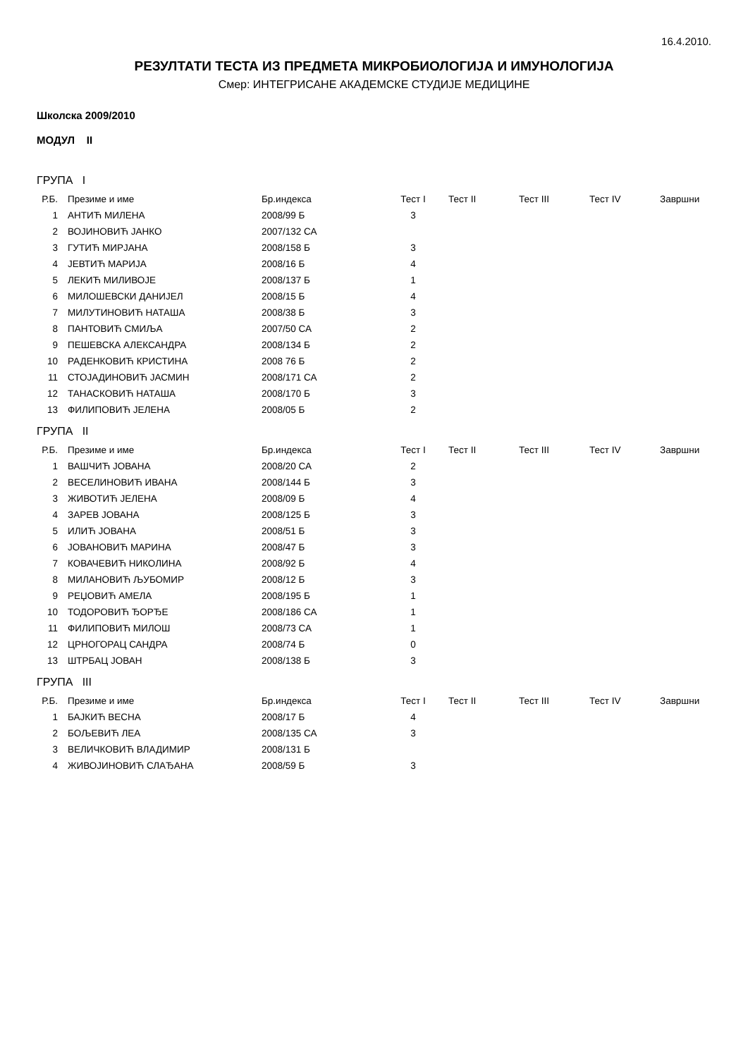16.4.2010.
РЕЗУЛТАТИ ТЕСТА ИЗ ПРЕДМЕТА МИКРОБИОЛОГИЈА И ИМУНОЛОГИЈА
Смер: ИНТЕГРИСАНЕ АКАДЕМСКЕ СТУДИЈЕ МЕДИЦИНЕ
Школска 2009/2010
МОДУЛ II
ГРУПА I
| Р.Б. | Презиме и име | Бр.индекса | Тест I | Тест II | Тест III | Тест IV | Завршни |
| --- | --- | --- | --- | --- | --- | --- | --- |
| 1 | АНТИЋ МИЛЕНА | 2008/99 Б | 3 | | | | |
| 2 | ВОЈИНОВИЋ ЈАНКО | 2007/132 СА | | | | | |
| 3 | ГУТИЋ МИРЈАНА | 2008/158 Б | 3 | | | | |
| 4 | ЈЕВТИЋ МАРИЈА | 2008/16 Б | 4 | | | | |
| 5 | ЛЕКИЋ МИЛИВОЈЕ | 2008/137 Б | 1 | | | | |
| 6 | МИЛОШЕВСКИ ДАНИЈЕЛ | 2008/15 Б | 4 | | | | |
| 7 | МИЛУТИНОВИЋ НАТАША | 2008/38 Б | 3 | | | | |
| 8 | ПАНТОВИЋ СМИЉА | 2007/50 СА | 2 | | | | |
| 9 | ПЕШЕВСКА АЛЕКСАНДРА | 2008/134 Б | 2 | | | | |
| 10 | РАДЕНКОВИЋ КРИСТИНА | 2008 76 Б | 2 | | | | |
| 11 | СТОЈАДИНОВИЋ ЈАСМИН | 2008/171 СА | 2 | | | | |
| 12 | ТАНАСКОВИЋ НАТАША | 2008/170 Б | 3 | | | | |
| 13 | ФИЛИПОВИЋ ЈЕЛЕНА | 2008/05 Б | 2 | | | | |
ГРУПА II
| Р.Б. | Презиме и име | Бр.индекса | Тест I | Тест II | Тест III | Тест IV | Завршни |
| --- | --- | --- | --- | --- | --- | --- | --- |
| 1 | ВАШЧИЋ ЈОВАНА | 2008/20 СА | 2 | | | | |
| 2 | ВЕСЕЛИНОВИЋ ИВАНА | 2008/144 Б | 3 | | | | |
| 3 | ЖИВОТИЋ ЈЕЛЕНА | 2008/09 Б | 4 | | | | |
| 4 | ЗАРЕВ ЈОВАНА | 2008/125 Б | 3 | | | | |
| 5 | ИЛИЋ ЈОВАНА | 2008/51 Б | 3 | | | | |
| 6 | ЈОВАНОВИЋ МАРИНА | 2008/47 Б | 3 | | | | |
| 7 | КОВАЧЕВИЋ НИКОЛИНА | 2008/92 Б | 4 | | | | |
| 8 | МИЛАНОВИЋ ЉУБОМИР | 2008/12 Б | 3 | | | | |
| 9 | РЕЏОВИЋ АМЕЛА | 2008/195 Б | 1 | | | | |
| 10 | ТОДОРОВИЋ ЂОРЂЕ | 2008/186 СА | 1 | | | | |
| 11 | ФИЛИПОВИЋ МИЛОШ | 2008/73 СА | 1 | | | | |
| 12 | ЦРНОГОРАЦ САНДРА | 2008/74 Б | 0 | | | | |
| 13 | ШТРБАЦ ЈОВАН | 2008/138 Б | 3 | | | | |
ГРУПА III
| Р.Б. | Презиме и име | Бр.индекса | Тест I | Тест II | Тест III | Тест IV | Завршни |
| --- | --- | --- | --- | --- | --- | --- | --- |
| 1 | БАЈКИЋ ВЕСНА | 2008/17 Б | 4 | | | | |
| 2 | БОЉЕВИЋ ЛЕА | 2008/135 СА | 3 | | | | |
| 3 | ВЕЛИЧКОВИЋ ВЛАДИМИР | 2008/131 Б | | | | | |
| 4 | ЖИВОЈИНОВИЋ СЛАЂАНА | 2008/59 Б | 3 | | | | |